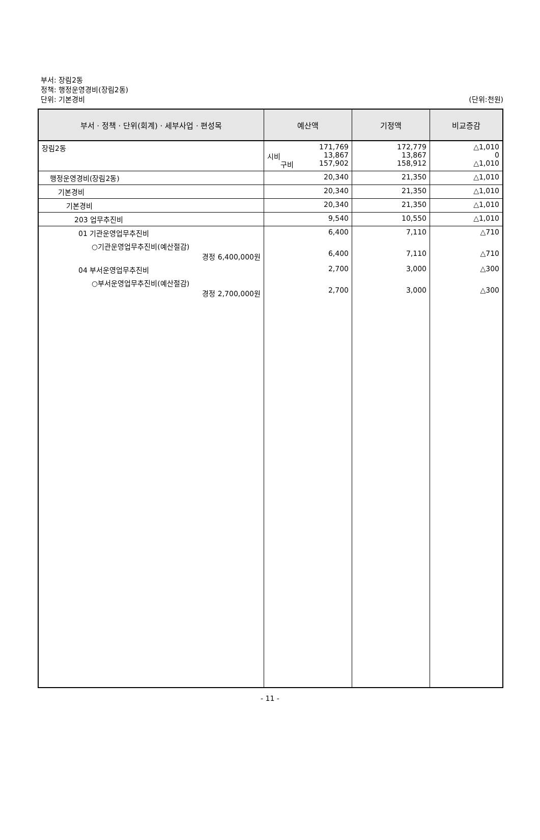부서: 장림2동
정책: 행정운영경비(장림2동)
단위: 기본경비
(단위:천원)
| 부서 · 정책 · 단위(회계) · 세부사업 · 편성목 | 예산액 | 기정액 | 비교증감 |
| --- | --- | --- | --- |
| 장림2동 | 171,769 시비 13,867 구비 157,902 | 172,779 13,867 158,912 | △1,010 0 △1,010 |
| 행정운영경비(장림2동) | 20,340 | 21,350 | △1,010 |
| 기본경비 | 20,340 | 21,350 | △1,010 |
| 기본경비 | 20,340 | 21,350 | △1,010 |
| 203 업무추진비 | 9,540 | 10,550 | △1,010 |
| 01 기관운영업무추진비 | 6,400 | 7,110 | △710 |
| ○기관운영업무추진비(예산절감) 경정 6,400,000원 | 6,400 | 7,110 | △710 |
| 04 부서운영업무추진비 | 2,700 | 3,000 | △300 |
| ○부서운영업무추진비(예산절감) 경정 2,700,000원 | 2,700 | 3,000 | △300 |
- 11 -